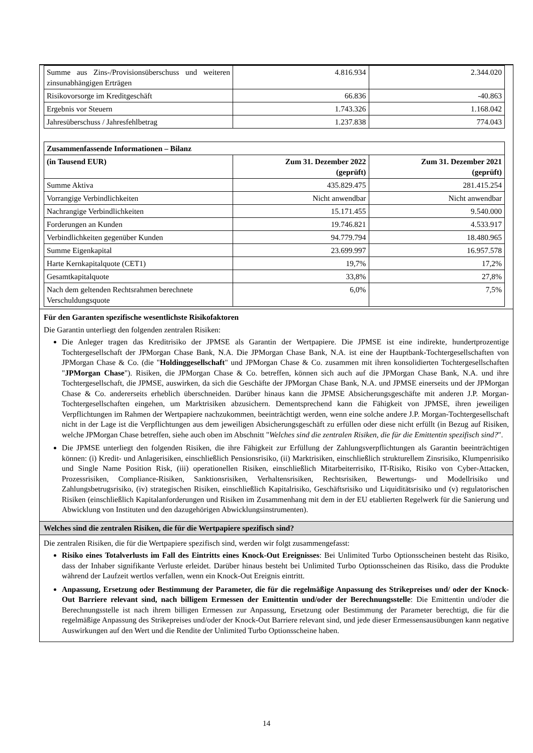| Summe aus Zins-/Provisionsüberschuss und weiteren zinsunabhängigen Erträgen | 4.816.934 | 2.344.020 |
| Risikovorsorge im Kreditgeschäft | 66.836 | -40.863 |
| Ergebnis vor Steuern | 1.743.326 | 1.168.042 |
| Jahresüberschuss / Jahresfehlbetrag | 1.237.838 | 774.043 |
| Zusammenfassende Informationen – Bilanz | | |
| --- | --- | --- |
| (in Tausend EUR) | Zum 31. Dezember 2022 (geprüft) | Zum 31. Dezember 2021 (geprüft) |
| Summe Aktiva | 435.829.475 | 281.415.254 |
| Vorrangige Verbindlichkeiten | Nicht anwendbar | Nicht anwendbar |
| Nachrangige Verbindlichkeiten | 15.171.455 | 9.540.000 |
| Forderungen an Kunden | 19.746.821 | 4.533.917 |
| Verbindlichkeiten gegenüber Kunden | 94.779.794 | 18.480.965 |
| Summe Eigenkapital | 23.699.997 | 16.957.578 |
| Harte Kernkapitalquote (CET1) | 19,7% | 17,2% |
| Gesamtkapitalquote | 33,8% | 27,8% |
| Nach dem geltenden Rechtsrahmen berechnete Verschuldungsquote | 6,0% | 7,5% |
Für den Garanten spezifische wesentlichste Risikofaktoren
Die Garantin unterliegt den folgenden zentralen Risiken:
Die Anleger tragen das Kreditrisiko der JPMSE als Garantin der Wertpapiere. Die JPMSE ist eine indirekte, hundertprozentige Tochtergesellschaft der JPMorgan Chase Bank, N.A. Die JPMorgan Chase Bank, N.A. ist eine der Hauptbank-Tochtergesellschaften von JPMorgan Chase & Co. (die "Holdinggesellschaft" und JPMorgan Chase & Co. zusammen mit ihren konsolidierten Tochtergesellschaften "JPMorgan Chase"). Risiken, die JPMorgan Chase & Co. betreffen, können sich auch auf die JPMorgan Chase Bank, N.A. und ihre Tochtergesellschaft, die JPMSE, auswirken, da sich die Geschäfte der JPMorgan Chase Bank, N.A. und JPMSE einerseits und der JPMorgan Chase & Co. andererseits erheblich überschneiden. Darüber hinaus kann die JPMSE Absicherungsgeschäfte mit anderen J.P. Morgan-Tochtergesellschaften eingehen, um Marktrisiken abzusichern. Dementsprechend kann die Fähigkeit von JPMSE, ihren jeweiligen Verpflichtungen im Rahmen der Wertpapiere nachzukommen, beeinträchtigt werden, wenn eine solche andere J.P. Morgan-Tochtergesellschaft nicht in der Lage ist die Verpflichtungen aus dem jeweiligen Absicherungsgeschäft zu erfüllen oder diese nicht erfüllt (in Bezug auf Risiken, welche JPMorgan Chase betreffen, siehe auch oben im Abschnitt "Welches sind die zentralen Risiken, die für die Emittentin spezifisch sind?".
Die JPMSE unterliegt den folgenden Risiken, die ihre Fähigkeit zur Erfüllung der Zahlungsverpflichtungen als Garantin beeinträchtigen können: (i) Kredit- und Anlagerisiken, einschließlich Pensionsrisiko, (ii) Marktrisiken, einschließlich strukturellem Zinsrisiko, Klumpenrisiko und Single Name Position Risk, (iii) operationellen Risiken, einschließlich Mitarbeiterrisiko, IT-Risiko, Risiko von Cyber-Attacken, Prozessrisiken, Compliance-Risiken, Sanktionsrisiken, Verhaltensrisiken, Rechtsrisiken, Bewertungs- und Modellrisiko und Zahlungsbetrugsrisiko, (iv) strategischen Risiken, einschließlich Kapitalrisiko, Geschäftsrisiko und Liquiditätsrisiko und (v) regulatorischen Risiken (einschließlich Kapitalanforderungen und Risiken im Zusammenhang mit dem in der EU etablierten Regelwerk für die Sanierung und Abwicklung von Instituten und den dazugehörigen Abwicklungsinstrumenten).
Welches sind die zentralen Risiken, die für die Wertpapiere spezifisch sind?
Die zentralen Risiken, die für die Wertpapiere spezifisch sind, werden wir folgt zusammengefasst:
Risiko eines Totalverlusts im Fall des Eintritts eines Knock-Out Ereignisses: Bei Unlimited Turbo Optionsscheinen besteht das Risiko, dass der Inhaber signifikante Verluste erleidet. Darüber hinaus besteht bei Unlimited Turbo Optionsscheinen das Risiko, dass die Produkte während der Laufzeit wertlos verfallen, wenn ein Knock-Out Ereignis eintritt.
Anpassung, Ersetzung oder Bestimmung der Parameter, die für die regelmäßige Anpassung des Strikepreises und/ oder der Knock-Out Barriere relevant sind, nach billigem Ermessen der Emittentin und/oder der Berechnungsstelle: Die Emittentin und/oder die Berechnungsstelle ist nach ihrem billigen Ermessen zur Anpassung, Ersetzung oder Bestimmung der Parameter berechtigt, die für die regelmäßige Anpassung des Strikepreises und/oder der Knock-Out Barriere relevant sind, und jede dieser Ermessensausübungen kann negative Auswirkungen auf den Wert und die Rendite der Unlimited Turbo Optionsscheine haben.
14